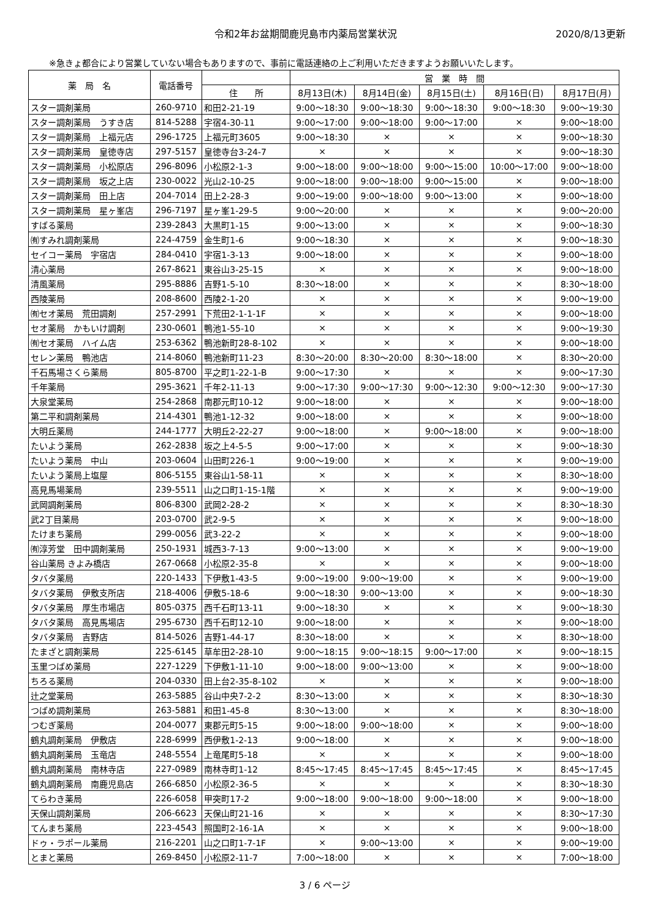令和2年お盆期間鹿児島市内薬局営業状況 2020/8/13更新
※急きょ都合により営業していない場合もありますので、事前に電話連絡の上ご利用いただきますようお願いいたします。
| 薬 局 名 | 電話番号 | | 営 業 時 間 | | | | |
| --- | --- | --- | --- | --- | --- | --- | --- |
| | | 住 所 | 8月13日(木) | 8月14日(金) | 8月15日(土) | 8月16日(日) | 8月17日(月) |
| スター調剤薬局 | 260-9710 | 和田2-21-19 | 9:00～18:30 | 9:00～18:30 | 9:00～18:30 | 9:00～18:30 | 9:00～19:30 |
| スター調剤薬局 うすき店 | 814-5288 | 宇宿4-30-11 | 9:00～17:00 | 9:00～18:00 | 9:00～17:00 | × | 9:00～18:00 |
| スター調剤薬局 上福元店 | 296-1725 | 上福元町3605 | 9:00～18:30 | × | × | × | 9:00～18:30 |
| スター調剤薬局 皇徳寺店 | 297-5157 | 皇徳寺台3-24-7 | × | × | × | × | 9:00～18:30 |
| スター調剤薬局 小松原店 | 296-8096 | 小松原2-1-3 | 9:00～18:00 | 9:00～18:00 | 9:00～15:00 | 10:00～17:00 | 9:00～18:00 |
| スター調剤薬局 坂之上店 | 230-0022 | 光山2-10-25 | 9:00～18:00 | 9:00～18:00 | 9:00～15:00 | × | 9:00～18:00 |
| スター調剤薬局 田上店 | 204-7014 | 田上2-28-3 | 9:00～19:00 | 9:00～18:00 | 9:00～13:00 | × | 9:00～18:00 |
| スター調剤薬局 星ヶ峯店 | 296-7197 | 星ヶ峯1-29-5 | 9:00～20:00 | × | × | × | 9:00～20:00 |
| すばる薬局 | 239-2843 | 大黒町1-15 | 9:00～13:00 | × | × | × | 9:00～18:30 |
| ㈲すみれ調剤薬局 | 224-4759 | 金生町1-6 | 9:00～18:30 | × | × | × | 9:00～18:30 |
| セイコー薬局 宇宿店 | 284-0410 | 宇宿1-3-13 | 9:00～18:00 | × | × | × | 9:00～18:00 |
| 清心薬局 | 267-8621 | 東谷山3-25-15 | × | × | × | × | 9:00～18:00 |
| 清風薬局 | 295-8886 | 吉野1-5-10 | 8:30～18:00 | × | × | × | 8:30～18:00 |
| 西陵薬局 | 208-8600 | 西陵2-1-20 | × | × | × | × | 9:00～19:00 |
| ㈲セオ薬局 荒田調剤 | 257-2991 | 下荒田2-1-1-1F | × | × | × | × | 9:00～18:00 |
| セオ薬局 かもいけ調剤 | 230-0601 | 鴨池1-55-10 | × | × | × | × | 9:00～19:30 |
| ㈲セオ薬局 ハイム店 | 253-6362 | 鴨池新町28-8-102 | × | × | × | × | 9:00～18:00 |
| セレン薬局 鴨池店 | 214-8060 | 鴨池新町11-23 | 8:30～20:00 | 8:30～20:00 | 8:30～18:00 | × | 8:30～20:00 |
| 千石馬場さくら薬局 | 805-8700 | 平之町1-22-1-B | 9:00～17:30 | × | × | × | 9:00～17:30 |
| 千年薬局 | 295-3621 | 千年2-11-13 | 9:00～17:30 | 9:00～17:30 | 9:00～12:30 | 9:00～12:30 | 9:00～17:30 |
| 大泉堂薬局 | 254-2868 | 南郡元町10-12 | 9:00～18:00 | × | × | × | 9:00～18:00 |
| 第二平和調剤薬局 | 214-4301 | 鴨池1-12-32 | 9:00～18:00 | × | × | × | 9:00～18:00 |
| 大明丘薬局 | 244-1777 | 大明丘2-22-27 | 9:00～18:00 | × | 9:00～18:00 | × | 9:00～18:00 |
| たいよう薬局 | 262-2838 | 坂之上4-5-5 | 9:00～17:00 | × | × | × | 9:00～18:30 |
| たいよう薬局 中山 | 203-0604 | 山田町226-1 | 9:00～19:00 | × | × | × | 9:00～19:00 |
| たいよう薬局上塩屋 | 806-5155 | 東谷山1-58-11 | × | × | × | × | 8:30～18:00 |
| 高見馬場薬局 | 239-5511 | 山之口町1-15-1階 | × | × | × | × | 9:00～19:00 |
| 武岡調剤薬局 | 806-8300 | 武岡2-28-2 | × | × | × | × | 8:30～18:30 |
| 武2丁目薬局 | 203-0700 | 武2-9-5 | × | × | × | × | 9:00～18:00 |
| たけまち薬局 | 299-0056 | 武3-22-2 | × | × | × | × | 9:00～18:00 |
| ㈲淳芳堂 田中調剤薬局 | 250-1931 | 城西3-7-13 | 9:00～13:00 | × | × | × | 9:00～19:00 |
| 谷山薬局 きよみ橋店 | 267-0668 | 小松原2-35-8 | × | × | × | × | 9:00～18:00 |
| タバタ薬局 | 220-1433 | 下伊敷1-43-5 | 9:00～19:00 | 9:00～19:00 | × | × | 9:00～19:00 |
| タバタ薬局 伊敷支所店 | 218-4006 | 伊敷5-18-6 | 9:00～18:30 | 9:00～13:00 | × | × | 9:00～18:30 |
| タバタ薬局 厚生市場店 | 805-0375 | 西千石町13-11 | 9:00～18:30 | × | × | × | 9:00～18:30 |
| タバタ薬局 高見馬場店 | 295-6730 | 西千石町12-10 | 9:00～18:00 | × | × | × | 9:00～18:00 |
| タバタ薬局 吉野店 | 814-5026 | 吉野1-44-17 | 8:30～18:00 | × | × | × | 8:30～18:00 |
| たまざと調剤薬局 | 225-6145 | 草牟田2-28-10 | 9:00～18:15 | 9:00～18:15 | 9:00～17:00 | × | 9:00～18:15 |
| 玉里つばめ薬局 | 227-1229 | 下伊敷1-11-10 | 9:00～18:00 | 9:00～13:00 | × | × | 9:00～18:00 |
| ちろる薬局 | 204-0330 | 田上台2-35-8-102 | × | × | × | × | 9:00～18:00 |
| 辻之堂薬局 | 263-5885 | 谷山中央7-2-2 | 8:30～13:00 | × | × | × | 8:30～18:30 |
| つばめ調剤薬局 | 263-5881 | 和田1-45-8 | 8:30～13:00 | × | × | × | 8:30～18:00 |
| つむぎ薬局 | 204-0077 | 東郡元町5-15 | 9:00～18:00 | 9:00～18:00 | × | × | 9:00～18:00 |
| 鶴丸調剤薬局 伊敷店 | 228-6999 | 西伊敷1-2-13 | 9:00～18:00 | × | × | × | 9:00～18:00 |
| 鶴丸調剤薬局 玉竜店 | 248-5554 | 上竜尾町5-18 | × | × | × | × | 9:00～18:00 |
| 鶴丸調剤薬局 南林寺店 | 227-0989 | 南林寺町1-12 | 8:45～17:45 | 8:45～17:45 | 8:45～17:45 | × | 8:45～17:45 |
| 鶴丸調剤薬局 南鹿児島店 | 266-6850 | 小松原2-36-5 | × | × | × | × | 8:30～18:30 |
| てらわき薬局 | 226-6058 | 甲突町17-2 | 9:00～18:00 | 9:00～18:00 | 9:00～18:00 | × | 9:00～18:00 |
| 天保山調剤薬局 | 206-6623 | 天保山町21-16 | × | × | × | × | 8:30～17:30 |
| てんまち薬局 | 223-4543 | 照国町2-16-1A | × | × | × | × | 9:00～18:00 |
| ドゥ・ラポール薬局 | 216-2201 | 山之口町1-7-1F | × | 9:00～13:00 | × | × | 9:00～19:00 |
| とまと薬局 | 269-8450 | 小松原2-11-7 | 7:00～18:00 | × | × | × | 7:00～18:00 |
3 / 6 ページ